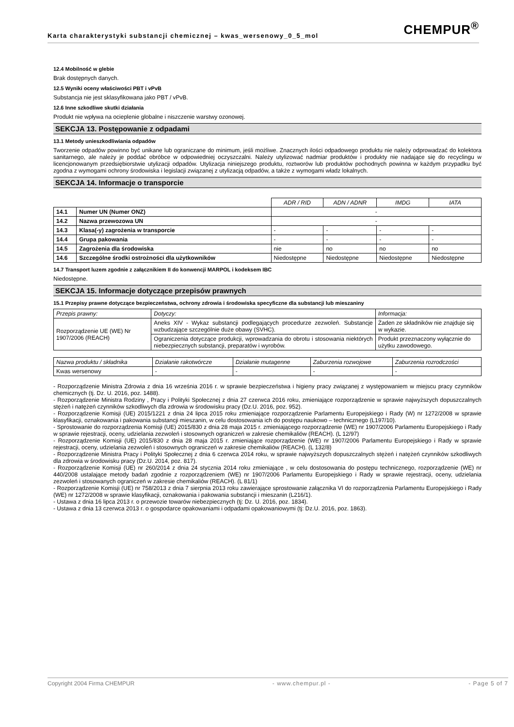CHEMPUR<sup>®</sup>
Karta charakterystyki substancji chemicznej – kwas_wersenowy_0_5_mol
12.4 Mobilność w glebie
Brak dostępnych danych.
12.5 Wyniki oceny właściwości PBT i vPvB
Substancja nie jest sklasyfikowana jako PBT / vPvB.
12.6 Inne szkodliwe skutki działania
Produkt nie wpływa na ocieplenie globalne i niszczenie warstwy ozonowej.
SEKCJA 13. Postępowanie z odpadami
13.1 Metody unieszkodliwiania odpadów
Tworzenie odpadów powinno być unikane lub ograniczane do minimum, jeśli możliwe. Znacznych ilości odpadowego produktu nie należy odprowadzać do kolektora sanitarnego, ale należy je poddać obróbce w odpowiedniej oczyszczalni. Należy utylizować nadmiar produktów i produkty nie nadające się do recyclingu w licencjonowanym przedsiębiorstwie utylizacji odpadów. Utylizacja niniejszego produktu, roztworów lub produktów pochodnych powinna w każdym przypadku być zgodna z wymogami ochrony środowiska i legislacji związanej z utylizacją odpadów, a także z wymogami władz lokalnych.
SEKCJA 14. Informacje o transporcie
| | | ADR / RID | ADN / ADNR | IMDG | IATA |
| 14.1 | Numer UN (Numer ONZ) | - | | | |
| 14.2 | Nazwa przewozowa UN | - | | | |
| 14.3 | Klasa(-y) zagrożenia w transporcie | - | - | - | - |
| 14.4 | Grupa pakowania | - | - | - | - |
| 14.5 | Zagrożenia dla środowiska | nie | no | no | no |
| 14.6 | Szczególne środki ostrożności dla użytkowników | Niedostępne | Niedostępne | Niedostępne | Niedostępne |
14.7 Transport luzem zgodnie z załącznikiem II do konwencji MARPOL i kodeksem IBC
Niedostępne.
SEKCJA 15. Informacje dotyczące przepisów prawnych
15.1 Przepisy prawne dotyczące bezpieczeństwa, ochrony zdrowia i środowiska specyficzne dla substancji lub mieszaniny
| Przepis prawny: | Dotyczy: | Informacja: |
| --- | --- | --- |
| Rozporządzenie UE (WE) Nr 1907/2006 (REACH) | Aneks XIV - Wykaz substancji podlegających procedurze zezwoleń. Substancje wzbudzające szczególnie duże obawy (SVHC). | Żaden ze składników nie znajduje się w wykazie. |
| | Ograniczenia dotyczące produkcji, wprowadzania do obrotu i stosowania niektórych niebezpiecznych substancji, preparatów i wyrobów. | Produkt przeznaczony wyłącznie do użytku zawodowego. |
| Nazwa produktu / składnika | Działanie rakotwórcze | Działanie mutagenne | Zaburzenia rozwojowe | Zaburzenia rozrodczości |
| --- | --- | --- | --- | --- |
| Kwas wersenowy | - | - | - | - |
- Rozporządzenie Ministra Zdrowia z dnia 16 września 2016 r. w sprawie bezpieczeństwa i higieny pracy związanej z występowaniem w miejscu pracy czynników chemicznych (tj. Dz. U. 2016, poz. 1488).
- Rozporządzenie Ministra Rodziny , Pracy i Polityki Społecznej z dnia 27 czerwca 2016 roku, zmieniające rozporządzenie w sprawie najwyższych dopuszczalnych stężeń i natężeń czynników szkodliwych dla zdrowia w środowisku pracy (Dz.U. 2016, poz. 952).
- Rozporządzenie Komisji (UE) 2015/1221 z dnia 24 lipca 2015 roku zmieniające rozporządzenie Parlamentu Europejskiego i Rady (W) nr 1272/2008 w sprawie klasyfikacji, oznakowania i pakowania substancji mieszanin, w celu dostosowania ich do postępu naukowo – technicznego (L197/10).
- Sprostowanie do rozporządzenia Komisji (UE) 2015/830 z dnia 28 maja 2015 r. zmieniającego rozporządzenie (WE) nr 1907/2006 Parlamentu Europejskiego i Rady w sprawie rejestracji, oceny, udzielania zezwoleń i stosownych ograniczeń w zakresie chemikaliów (REACH). (L 12/97)
- Rozporządzenie Komisji (UE) 2015/830 z dnia 28 maja 2015 r. zmieniające rozporządzenie (WE) nr 1907/2006 Parlamentu Europejskiego i Rady w sprawie rejestracji, oceny, udzielania zezwoleń i stosownych ograniczeń w zakresie chemikaliów (REACH). (L 132/8)
- Rozporządzenie Ministra Pracy i Polityki Społecznej z dnia 6 czerwca 2014 roku, w sprawie najwyższych dopuszczalnych stężeń i natężeń czynników szkodliwych dla zdrowia w środowisku pracy (Dz.U. 2014, poz. 817).
- Rozporządzenie Komisji (UE) nr 260/2014 z dnia 24 stycznia 2014 roku zmieniające , w celu dostosowania do postępu technicznego, rozporządzenie (WE) nr 440/2008 ustalające metody badań zgodnie z rozporządzeniem (WE) nr 1907/2006 Parlamentu Europejskiego i Rady w sprawie rejestracji, oceny, udzielania zezwoleń i stosowanych ograniczeń w zakresie chemikaliów (REACH). (L 81/1)
- Rozporządzenie Komisji (UE) nr 758/2013 z dnia 7 sierpnia 2013 roku zawierające sprostowanie załącznika VI do rozporządzenia Parlamentu Europejskiego i Rady (WE) nr 1272/2008 w sprawie klasyfikacji, oznakowania i pakowania substancji i mieszanin (L216/1).
- Ustawa z dnia 16 lipca 2013 r. o przewozie towarów niebezpiecznych (tj: Dz. U. 2016, poz. 1834).
- Ustawa z dnia 13 czerwca 2013 r. o gospodarce opakowaniami i odpadami opakowaniowymi (tj: Dz.U. 2016, poz. 1863).
Copyright 2004 Firma CHEMPUR - www.chempur.pl - - Page 5 of 7